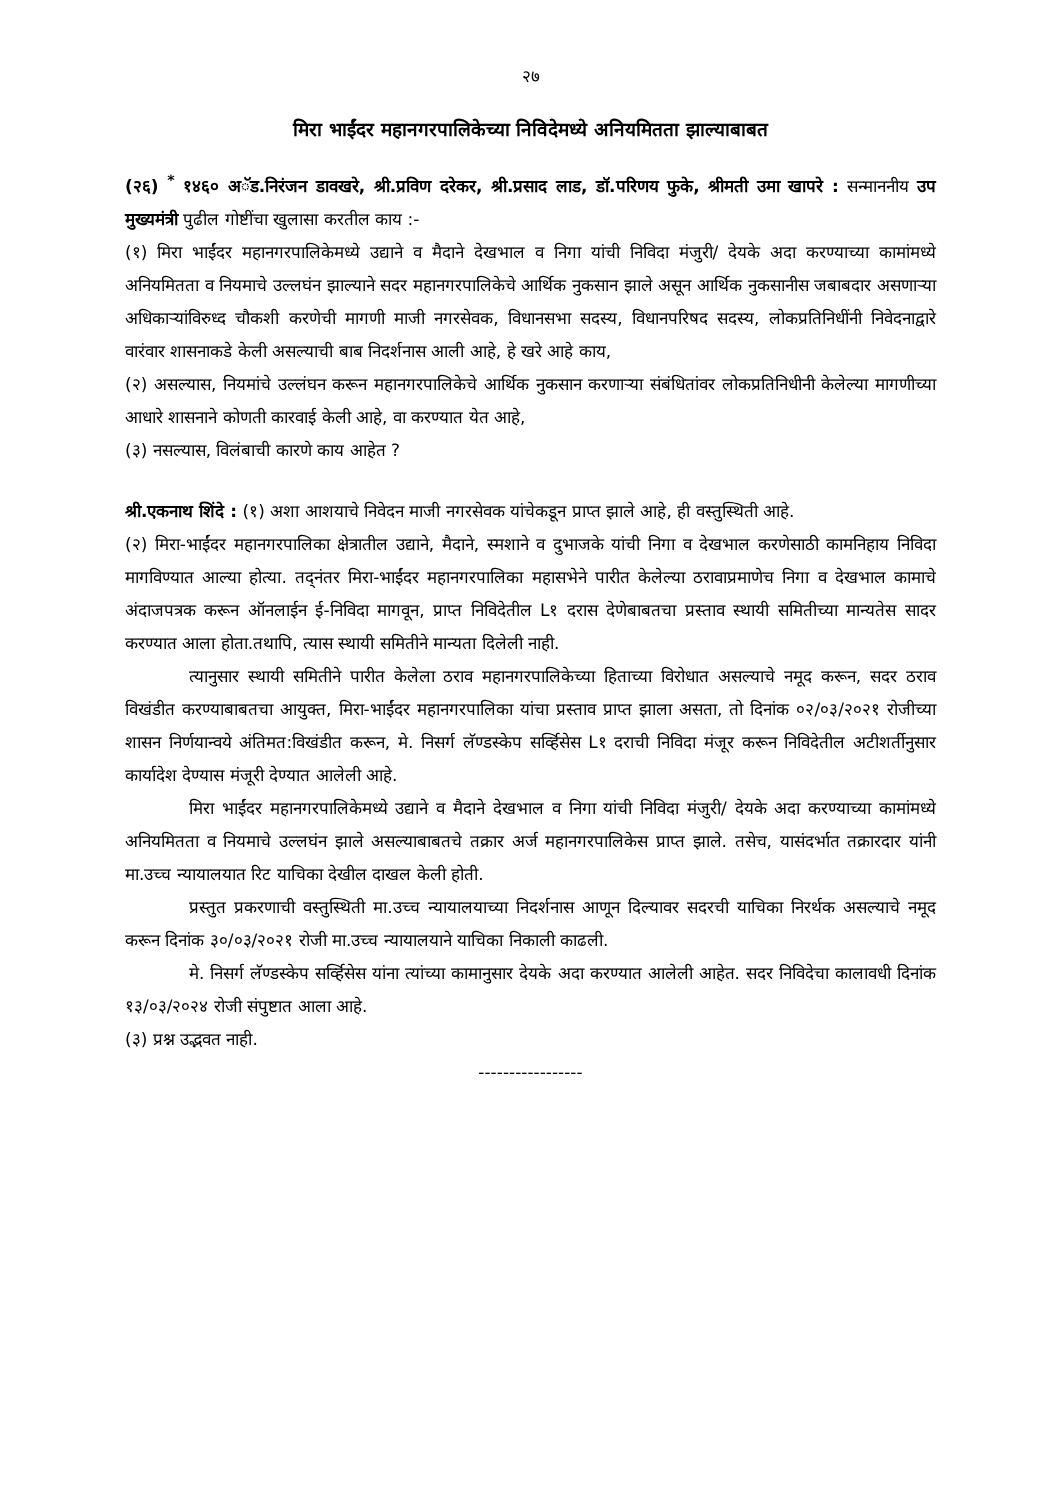२७
मिरा भाईंदर महानगरपालिकेच्या निविदेमध्ये अनियमितता झाल्याबाबत
(२६) <sup>*</sup> १४६० अॅड.निरंजन डावखरे, श्री.प्रविण दरेकर, श्री.प्रसाद लाड, डॉ.परिणय फुके, श्रीमती उमा खापरे : सन्माननीय उप मुख्यमंत्री पुढील गोष्टींचा खुलासा करतील काय :-
(१) मिरा भाईंदर महानगरपालिकेमध्ये उद्याने व मैदाने देखभाल व निगा यांची निविदा मंजुरी/ देयके अदा करण्याच्या कामांमध्ये अनियमितता व नियमाचे उल्लघंन झाल्याने सदर महानगरपालिकेचे आर्थिक नुकसान झाले असून आर्थिक नुकसानीस जबाबदार असणाऱ्या अधिकाऱ्यांविरुध्द चौकशी करणेची मागणी माजी नगरसेवक, विधानसभा सदस्य, विधानपरिषद सदस्य, लोकप्रतिनिधींनी निवेदनाद्वारे वारंवार शासनाकडे केली असल्याची बाब निदर्शनास आली आहे, हे खरे आहे काय,
(२) असल्यास, नियमांचे उल्लंघन करून महानगरपालिकेचे आर्थिक नुकसान करणाऱ्या संबंधितांवर लोकप्रतिनिधीनी केलेल्या मागणीच्या आधारे शासनाने कोणती कारवाई केली आहे, वा करण्यात येत आहे,
(३) नसल्यास, विलंबाची कारणे काय आहेत ?
श्री.एकनाथ शिंदे : (१) अशा आशयाचे निवेदन माजी नगरसेवक यांचेकडून प्राप्त झाले आहे, ही वस्तुस्थिती आहे.
(२) मिरा-भाईंदर महानगरपालिका क्षेत्रातील उद्याने, मैदाने, स्मशाने व दुभाजके यांची निगा व देखभाल करणेसाठी कामनिहाय निविदा मागविण्यात आल्या होत्या. तद्नंतर मिरा-भाईंदर महानगरपालिका महासभेने पारीत केलेल्या ठरावाप्रमाणेच निगा व देखभाल कामाचे अंदाजपत्रक करून ऑनलाईन ई-निविदा मागवून, प्राप्त निविदेतील L१ दरास देणेबाबतचा प्रस्ताव स्थायी समितीच्या मान्यतेस सादर करण्यात आला होता.तथापि, त्यास स्थायी समितीने मान्यता दिलेली नाही.
त्यानुसार स्थायी समितीने पारीत केलेला ठराव महानगरपालिकेच्या हिताच्या विरोधात असल्याचे नमूद करून, सदर ठराव विखंडीत करण्याबाबतचा आयुक्त, मिरा-भाईंदर महानगरपालिका यांचा प्रस्ताव प्राप्त झाला असता, तो दिनांक ०२/०३/२०२१ रोजीच्या शासन निर्णयान्वये अंतिमत:विखंडीत करून, मे. निसर्ग लॅण्डस्केप सर्व्हिसेस L१ दराची निविदा मंजूर करून निविदेतील अटीशर्तीनुसार कार्यादेश देण्यास मंजूरी देण्यात आलेली आहे.
मिरा भाईंदर महानगरपालिकेमध्ये उद्याने व मैदाने देखभाल व निगा यांची निविदा मंजुरी/ देयके अदा करण्याच्या कामांमध्ये अनियमितता व नियमाचे उल्लघंन झाले असल्याबाबतचे तक्रार अर्ज महानगरपालिकेस प्राप्त झाले. तसेच, यासंदर्भात तक्रारदार यांनी मा.उच्च न्यायालयात रिट याचिका देखील दाखल केली होती.
प्रस्तुत प्रकरणाची वस्तुस्थिती मा.उच्च न्यायालयाच्या निदर्शनास आणून दिल्यावर सदरची याचिका निरर्थक असल्याचे नमूद करून दिनांक ३०/०३/२०२१ रोजी मा.उच्च न्यायालयाने याचिका निकाली काढली.
मे. निसर्ग लॅण्डस्केप सर्व्हिसेस यांना त्यांच्या कामानुसार देयके अदा करण्यात आलेली आहेत. सदर निविदेचा कालावधी दिनांक १३/०३/२०२४ रोजी संपुष्टात आला आहे.
(३) प्रश्न उद्भवत नाही.
-----------------